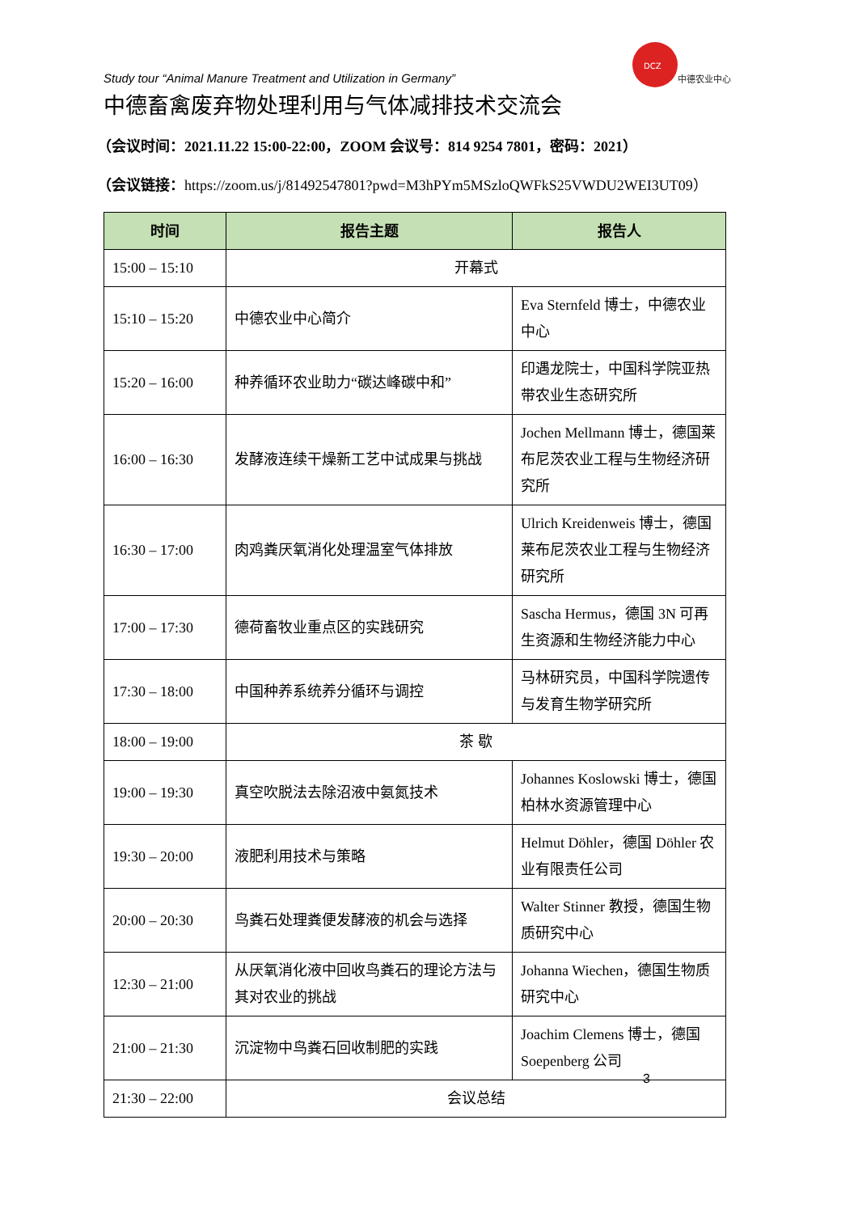DCZ
中德农业中心
Study tour “Animal Manure Treatment and Utilization in Germany”
中德畜禽废弃物处理利用与气体减排技术交流会
（会议时间：2021.11.22 15:00-22:00，ZOOM 会议号：814 9254 7801，密码：2021）
（会议链接：https://zoom.us/j/81492547801?pwd=M3hPYm5MSzloQWFkS25VWDU2WEI3UT09）
| 时间 | 报告主题 | 报告人 |
| --- | --- | --- |
| 15:00 – 15:10 | 开幕式 | |
| 15:10 – 15:20 | 中德农业中心简介 | Eva Sternfeld 博士，中德农业中心 |
| 15:20 – 16:00 | 种养循环农业助力“碳达峰碳中和” | 印遇龙院士，中国科学院亚热带农业生态研究所 |
| 16:00 – 16:30 | 发酵液连续干燥新工艺中试成果与挑战 | Jochen Mellmann 博士，德国莱布尼茨农业工程与生物经济研究所 |
| 16:30 – 17:00 | 肉鸡粪厌氧消化处理温室气体排放 | Ulrich Kreidenweis 博士，德国莱布尼茨农业工程与生物经济研究所 |
| 17:00 – 17:30 | 德荷畜牧业重点区的实践研究 | Sascha Hermus，德国 3N 可再生资源和生物经济能力中心 |
| 17:30 – 18:00 | 中国种养系统养分循环与调控 | 马林研究员，中国科学院遗传与发育生物学研究所 |
| 18:00 – 19:00 | 茶 歇 | |
| 19:00 – 19:30 | 真空吹脱法去除沼液中氨氮技术 | Johannes Koslowski 博士，德国柏林水资源管理中心 |
| 19:30 – 20:00 | 液肥利用技术与策略 | Helmut Döhler，德国 Döhler 农业有限责任公司 |
| 20:00 – 20:30 | 鸟粪石处理粪便发酵液的机会与选择 | Walter Stinner 教授，德国生物质研究中心 |
| 12:30 – 21:00 | 从厌氧消化液中回收鸟粪石的理论方法与其对农业的挑战 | Johanna Wiechen，德国生物质研究中心 |
| 21:00 – 21:30 | 沉淀物中鸟粪石回收制肥的实践 | Joachim Clemens 博士，德国 Soepenberg 公司 |
| 21:30 – 22:00 | 会议总结 | |
3